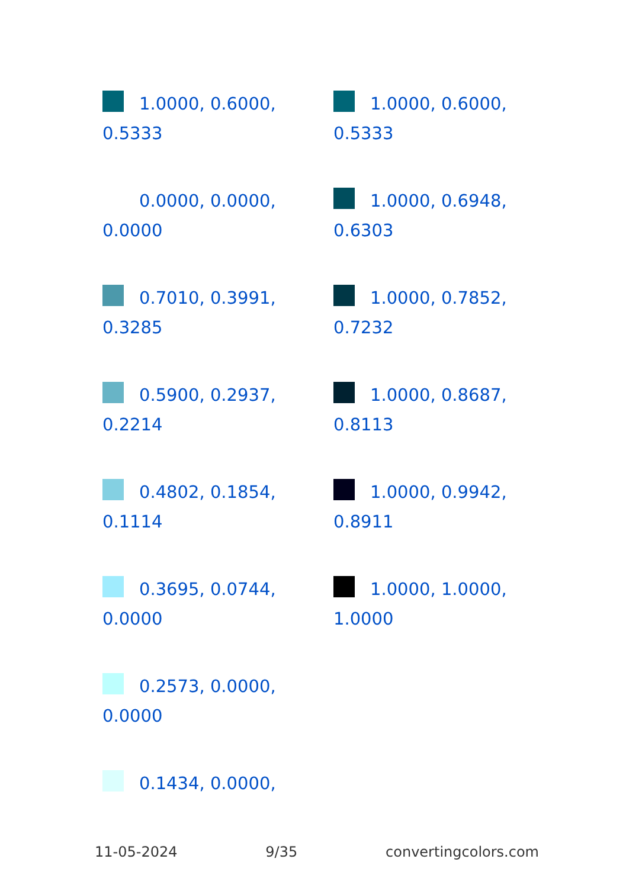1.0000, 0.6000,
0.5333
0.0000, 0.0000,
0.0000
0.7010, 0.3991,
0.3285
0.5900, 0.2937,
0.2214
0.4802, 0.1854,
0.1114
0.3695, 0.0744,
0.0000
0.2573, 0.0000,
0.0000
0.1434, 0.0000,
1.0000, 0.6000,
0.5333
1.0000, 0.6948,
0.6303
1.0000, 0.7852,
0.7232
1.0000, 0.8687,
0.8113
1.0000, 0.9942,
0.8911
1.0000, 1.0000,
1.0000
11-05-2024 9/35 convertingcolors.com